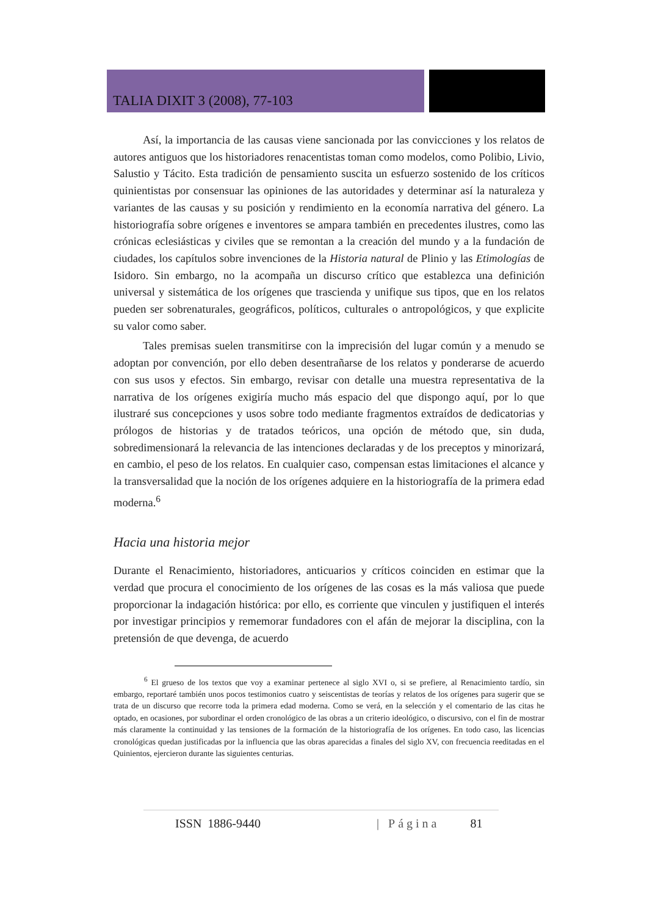TALIA DIXIT 3 (2008), 77-103
Así, la importancia de las causas viene sancionada por las convicciones y los relatos de autores antiguos que los historiadores renacentistas toman como modelos, como Polibio, Livio, Salustio y Tácito. Esta tradición de pensamiento suscita un esfuerzo sostenido de los críticos quinientistas por consensuar las opiniones de las autoridades y determinar así la naturaleza y variantes de las causas y su posición y rendimiento en la economía narrativa del género. La historiografía sobre orígenes e inventores se ampara también en precedentes ilustres, como las crónicas eclesiásticas y civiles que se remontan a la creación del mundo y a la fundación de ciudades, los capítulos sobre invenciones de la Historia natural de Plinio y las Etimologías de Isidoro. Sin embargo, no la acompaña un discurso crítico que establezca una definición universal y sistemática de los orígenes que trascienda y unifique sus tipos, que en los relatos pueden ser sobrenaturales, geográficos, políticos, culturales o antropológicos, y que explicite su valor como saber.
Tales premisas suelen transmitirse con la imprecisión del lugar común y a menudo se adoptan por convención, por ello deben desentrañarse de los relatos y ponderarse de acuerdo con sus usos y efectos. Sin embargo, revisar con detalle una muestra representativa de la narrativa de los orígenes exigiría mucho más espacio del que dispongo aquí, por lo que ilustraré sus concepciones y usos sobre todo mediante fragmentos extraídos de dedicatorias y prólogos de historias y de tratados teóricos, una opción de método que, sin duda, sobredimensionará la relevancia de las intenciones declaradas y de los preceptos y minorizará, en cambio, el peso de los relatos. En cualquier caso, compensan estas limitaciones el alcance y la transversalidad que la noción de los orígenes adquiere en la historiografía de la primera edad moderna.<sup>6</sup>
Hacia una historia mejor
Durante el Renacimiento, historiadores, anticuarios y críticos coinciden en estimar que la verdad que procura el conocimiento de los orígenes de las cosas es la más valiosa que puede proporcionar la indagación histórica: por ello, es corriente que vinculen y justifiquen el interés por investigar principios y rememorar fundadores con el afán de mejorar la disciplina, con la pretensión de que devenga, de acuerdo
<sup>6</sup> El grueso de los textos que voy a examinar pertenece al siglo XVI o, si se prefiere, al Renacimiento tardío, sin embargo, reportaré también unos pocos testimonios cuatro y seiscentistas de teorías y relatos de los orígenes para sugerir que se trata de un discurso que recorre toda la primera edad moderna. Como se verá, en la selección y el comentario de las citas he optado, en ocasiones, por subordinar el orden cronológico de las obras a un criterio ideológico, o discursivo, con el fin de mostrar más claramente la continuidad y las tensiones de la formación de la historiografía de los orígenes. En todo caso, las licencias cronológicas quedan justificadas por la influencia que las obras aparecidas a finales del siglo XV, con frecuencia reeditadas en el Quinientos, ejercieron durante las siguientes centurias.
ISSN 1886-9440 | Página 81